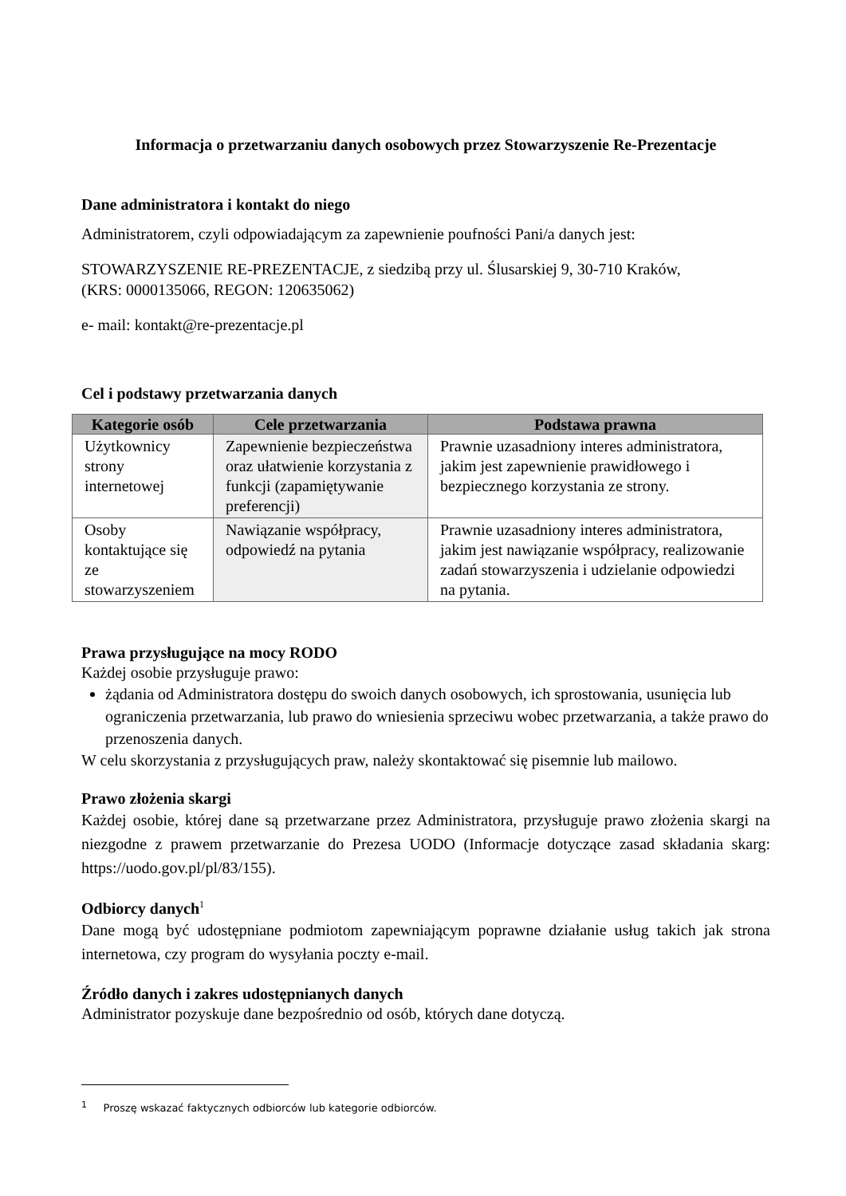Informacja o przetwarzaniu danych osobowych przez Stowarzyszenie Re-Prezentacje
Dane administratora i kontakt do niego
Administratorem, czyli odpowiadającym za zapewnienie poufności Pani/a danych jest:
STOWARZYSZENIE RE-PREZENTACJE, z siedzibą przy ul. Ślusarskiej 9, 30-710 Kraków,
(KRS: 0000135066, REGON: 120635062)
e- mail: kontakt@re-prezentacje.pl
Cel i podstawy przetwarzania danych
| Kategorie osób | Cele przetwarzania | Podstawa prawna |
| --- | --- | --- |
| Użytkownicy strony internetowej | Zapewnienie bezpieczeństwa oraz ułatwienie korzystania z funkcji (zapamiętywanie preferencji) | Prawnie uzasadniony interes administratora, jakim jest zapewnienie prawidłowego i bezpiecznego korzystania ze strony. |
| Osoby kontaktujące się ze stowarzyszeniem | Nawiązanie współpracy, odpowiedź na pytania | Prawnie uzasadniony interes administratora, jakim jest nawiązanie współpracy, realizowanie zadań stowarzyszenia i udzielanie odpowiedzi na pytania. |
Prawa przysługujące na mocy RODO
Każdej osobie przysługuje prawo:
żądania od Administratora dostępu do swoich danych osobowych, ich sprostowania, usunięcia lub ograniczenia przetwarzania, lub prawo do wniesienia sprzeciwu wobec przetwarzania, a także prawo do przenoszenia danych.
W celu skorzystania z przysługujących praw, należy skontaktować się pisemnie lub mailowo.
Prawo złożenia skargi
Każdej osobie, której dane są przetwarzane przez Administratora, przysługuje prawo złożenia skargi na niezgodne z prawem przetwarzanie do Prezesa UODO (Informacje dotyczące zasad składania skarg: https://uodo.gov.pl/pl/83/155).
Odbiorcy danych<sup>1</sup>
Dane mogą być udostępniane podmiotom zapewniającym poprawne działanie usług takich jak strona internetowa, czy program do wysyłania poczty e-mail.
Źródło danych i zakres udostępnianych danych
Administrator pozyskuje dane bezpośrednio od osób, których dane dotyczą.
<sup>1</sup> Proszę wskazać faktycznych odbiorców lub kategorie odbiorców.